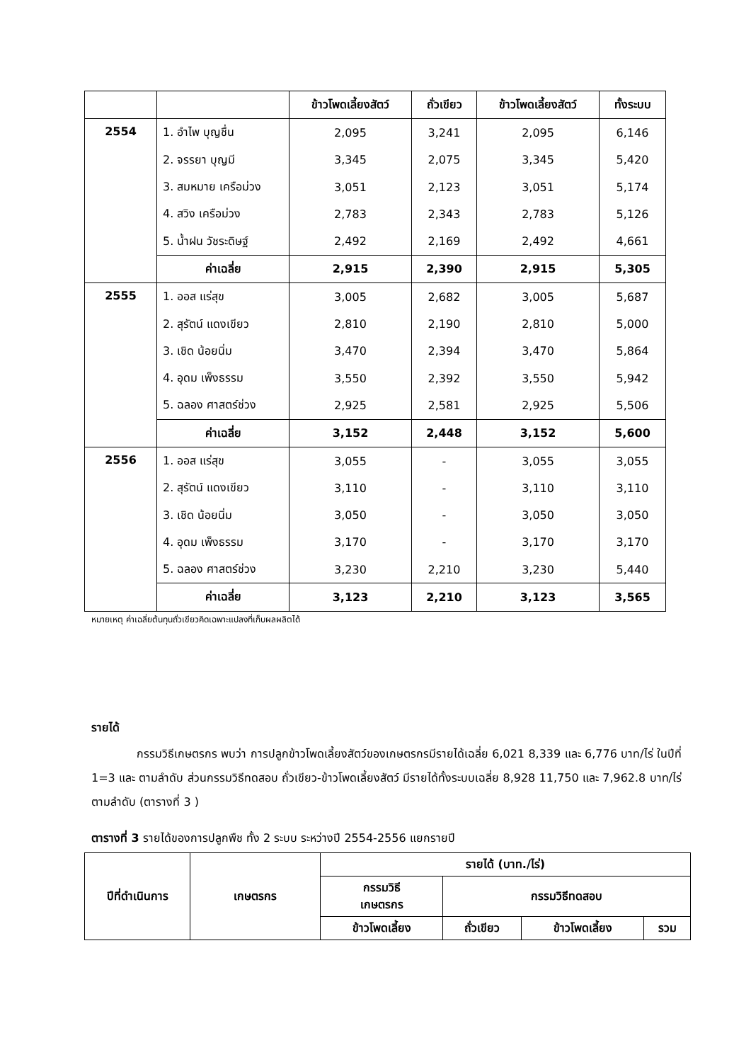| | | ข้าวโพดเลี้ยงสัตว์ | ถั่วเขียว | ข้าวโพดเลี้ยงสัตว์ | ทั้งระบบ |
| 2554 | 1. อำไพ บุญชื่น | 2,095 | 3,241 | 2,095 | 6,146 |
| | 2. จรรยา บุญมี | 3,345 | 2,075 | 3,345 | 5,420 |
| | 3. สมหมาย เครือม่วง | 3,051 | 2,123 | 3,051 | 5,174 |
| | 4. สวิง เครือม่วง | 2,783 | 2,343 | 2,783 | 5,126 |
| | 5. น้ำฝน วัชระดิษฐ์ | 2,492 | 2,169 | 2,492 | 4,661 |
| | ค่าเฉลี่ย | 2,915 | 2,390 | 2,915 | 5,305 |
| 2555 | 1. ออส แร่สุข | 3,005 | 2,682 | 3,005 | 5,687 |
| | 2. สุรัตน์ แดงเขียว | 2,810 | 2,190 | 2,810 | 5,000 |
| | 3. เชิด น้อยนิ่ม | 3,470 | 2,394 | 3,470 | 5,864 |
| | 4. อุดม เพ็งธรรม | 3,550 | 2,392 | 3,550 | 5,942 |
| | 5. ฉลอง ศาสตร์ช่วง | 2,925 | 2,581 | 2,925 | 5,506 |
| | ค่าเฉลี่ย | 3,152 | 2,448 | 3,152 | 5,600 |
| 2556 | 1. ออส แร่สุข | 3,055 | - | 3,055 | 3,055 |
| | 2. สุรัตน์ แดงเขียว | 3,110 | - | 3,110 | 3,110 |
| | 3. เชิด น้อยนิ่ม | 3,050 | - | 3,050 | 3,050 |
| | 4. อุดม เพ็งธรรม | 3,170 | - | 3,170 | 3,170 |
| | 5. ฉลอง ศาสตร์ช่วง | 3,230 | 2,210 | 3,230 | 5,440 |
| | ค่าเฉลี่ย | 3,123 | 2,210 | 3,123 | 3,565 |
หมายเหตุ ค่าเฉลี่ยต้นทุนถั่วเขียวคิดเฉพาะแปลงที่เก็บผลผลิตได้
รายได้
กรรมวิธีเกษตรกร พบว่า การปลูกข้าวโพดเลี้ยงสัตว์ของเกษตรกรมีรายได้เฉลี่ย 6,021 8,339 และ 6,776 บาท/ไร่ ในปีที่ 1=3 และ ตามลำดับ ส่วนกรรมวิธีทดสอบ ถั่วเขียว-ข้าวโพดเลี้ยงสัตว์ มีรายได้ทั้งระบบเฉลี่ย 8,928 11,750 และ 7,962.8 บาท/ไร่ ตามลำดับ (ตารางที่ 3 )
ตารางที่ 3 รายได้ของการปลูกพืช ทั้ง 2 ระบบ ระหว่างปี 2554-2556 แยกรายปี
| ปีที่ดำเนินการ | เกษตรกร | รายได้ (บาท./ไร่) | | | |
| | | กรรมวิธี เกษตรกร | กรรมวิธีทดสอบ | | |
| | | ข้าวโพดเลี้ยง | ถั่วเขียว | ข้าวโพดเลี้ยง | รวม |